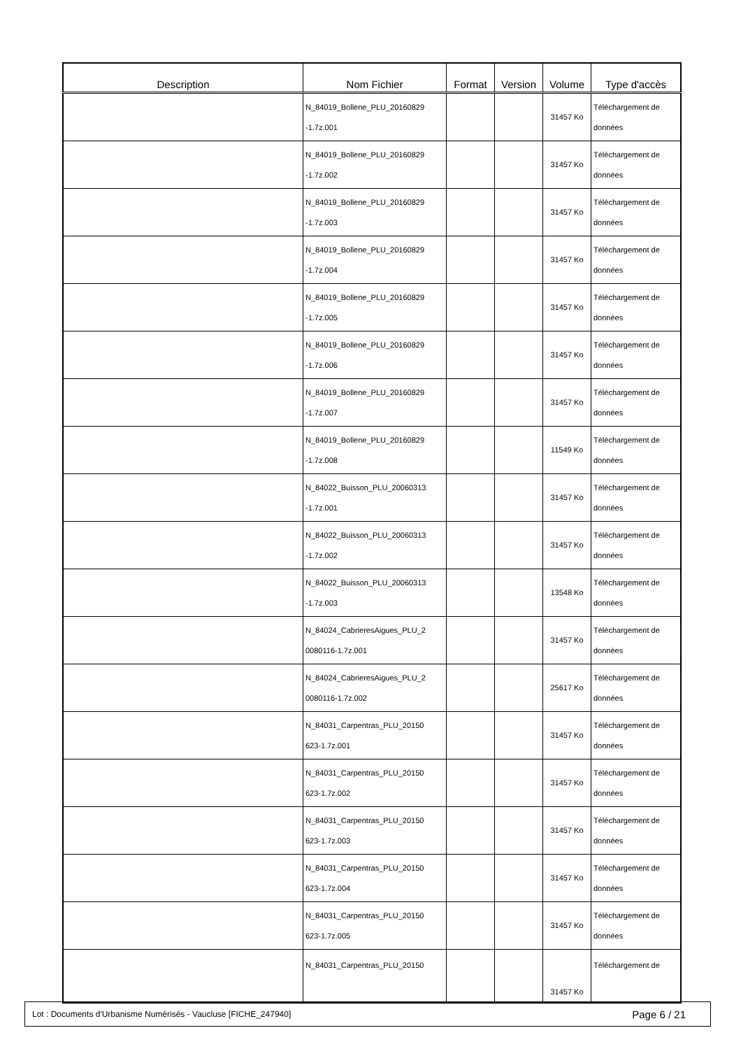| Description | Nom Fichier | Format | Version | Volume | Type d'accès |
| --- | --- | --- | --- | --- | --- |
| | N_84019_Bollene_PLU_20160829 -1.7z.001 | | | 31457 Ko | Téléchargement de données |
| | N_84019_Bollene_PLU_20160829 -1.7z.002 | | | 31457 Ko | Téléchargement de données |
| | N_84019_Bollene_PLU_20160829 -1.7z.003 | | | 31457 Ko | Téléchargement de données |
| | N_84019_Bollene_PLU_20160829 -1.7z.004 | | | 31457 Ko | Téléchargement de données |
| | N_84019_Bollene_PLU_20160829 -1.7z.005 | | | 31457 Ko | Téléchargement de données |
| | N_84019_Bollene_PLU_20160829 -1.7z.006 | | | 31457 Ko | Téléchargement de données |
| | N_84019_Bollene_PLU_20160829 -1.7z.007 | | | 31457 Ko | Téléchargement de données |
| | N_84019_Bollene_PLU_20160829 -1.7z.008 | | | 11549 Ko | Téléchargement de données |
| | N_84022_Buisson_PLU_20060313 -1.7z.001 | | | 31457 Ko | Téléchargement de données |
| | N_84022_Buisson_PLU_20060313 -1.7z.002 | | | 31457 Ko | Téléchargement de données |
| | N_84022_Buisson_PLU_20060313 -1.7z.003 | | | 13548 Ko | Téléchargement de données |
| | N_84024_CabrieresAigues_PLU_2 0080116-1.7z.001 | | | 31457 Ko | Téléchargement de données |
| | N_84024_CabrieresAigues_PLU_2 0080116-1.7z.002 | | | 25617 Ko | Téléchargement de données |
| | N_84031_Carpentras_PLU_20150 623-1.7z.001 | | | 31457 Ko | Téléchargement de données |
| | N_84031_Carpentras_PLU_20150 623-1.7z.002 | | | 31457 Ko | Téléchargement de données |
| | N_84031_Carpentras_PLU_20150 623-1.7z.003 | | | 31457 Ko | Téléchargement de données |
| | N_84031_Carpentras_PLU_20150 623-1.7z.004 | | | 31457 Ko | Téléchargement de données |
| | N_84031_Carpentras_PLU_20150 623-1.7z.005 | | | 31457 Ko | Téléchargement de données |
| | N_84031_Carpentras_PLU_20150 | | | 31457 Ko | Téléchargement de |
Lot : Documents d'Urbanisme Numérisés - Vaucluse [FICHE_247940] Page 6 / 21